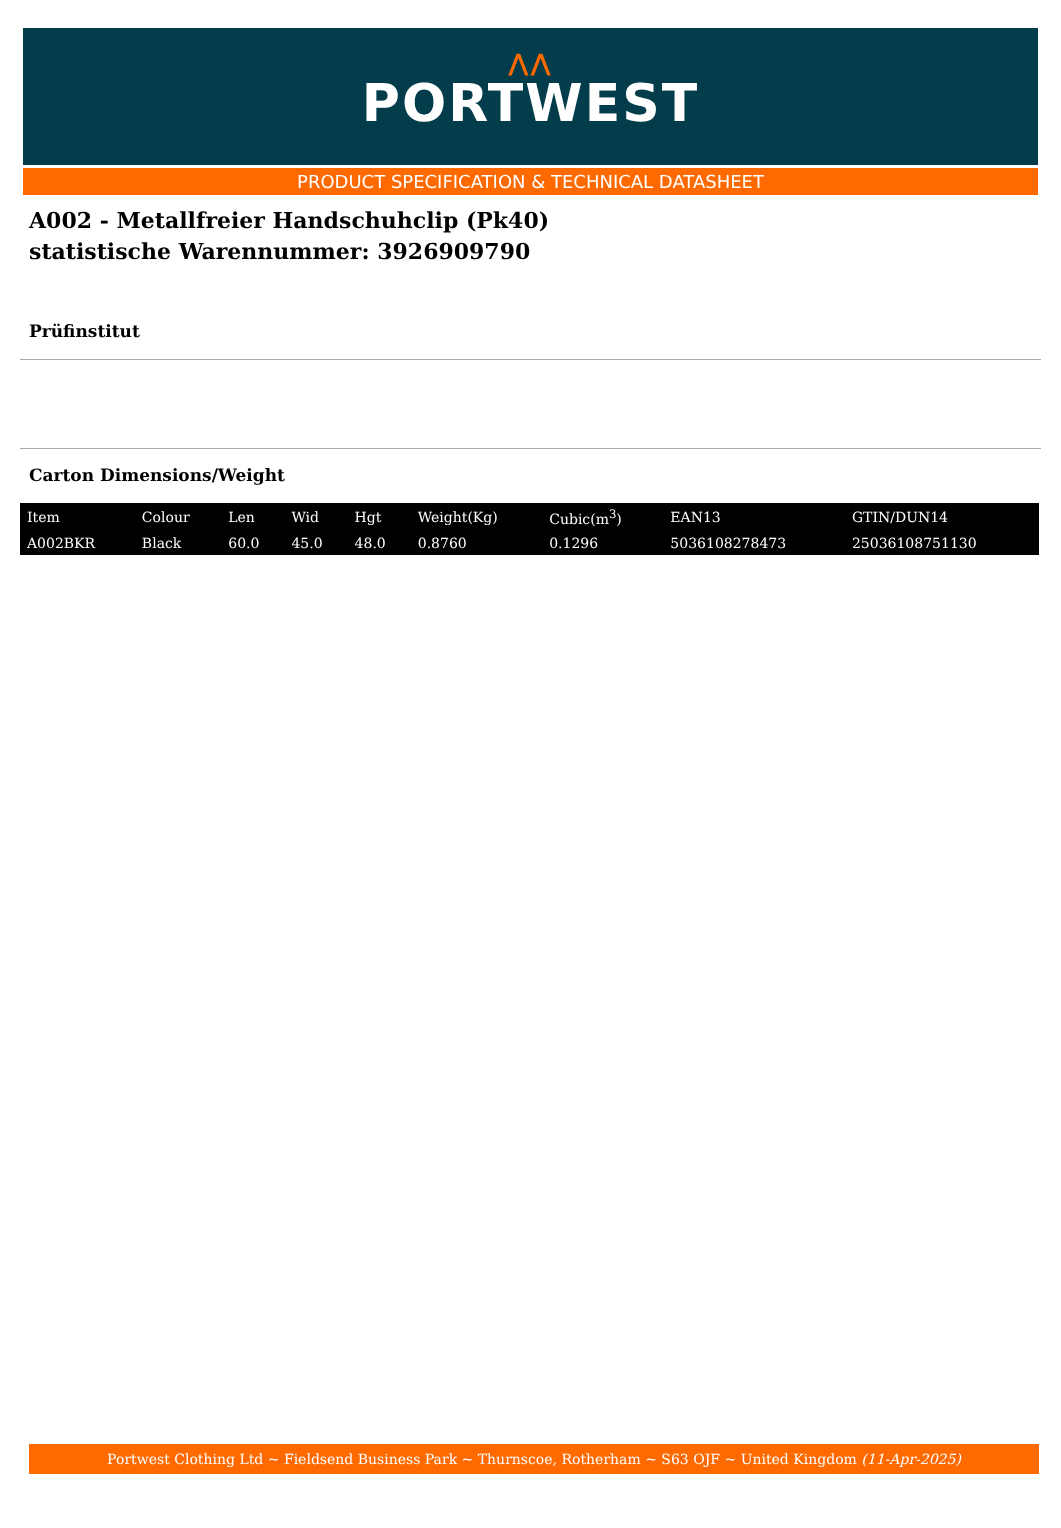⋀⋀
PORTWEST
PRODUCT SPECIFICATION & TECHNICAL DATASHEET
A002 - Metallfreier Handschuhclip (Pk40)
statistische Warennummer: 3926909790
Prüfinstitut
Carton Dimensions/Weight
| Item | Colour | Len | Wid | Hgt | Weight(Kg) | Cubic(m<sup>3</sup>) | EAN13 | GTIN/DUN14 |
| --- | --- | --- | --- | --- | --- | --- | --- | --- |
| A002BKR | Black | 60.0 | 45.0 | 48.0 | 0.8760 | 0.1296 | 5036108278473 | 25036108751130 |
Portwest Clothing Ltd ~ Fieldsend Business Park ~ Thurnscoe, Rotherham ~ S63 OJF ~ United Kingdom (11-Apr-2025)